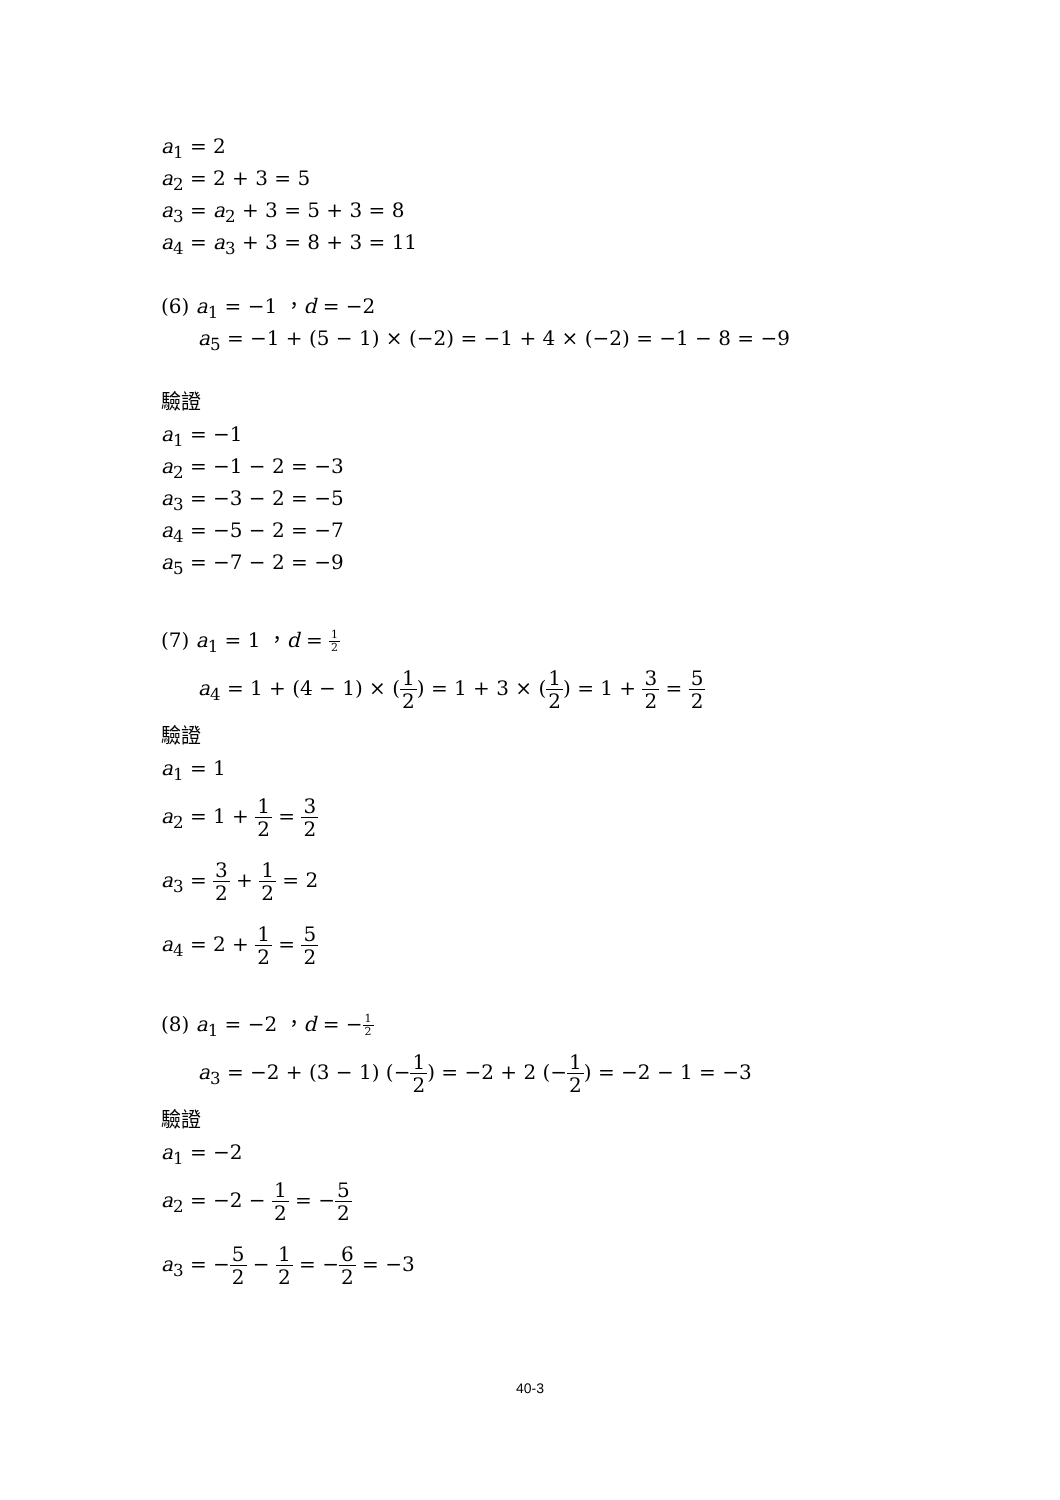a<sub>1</sub> = 2
a<sub>2</sub> = 2 + 3 = 5
a<sub>3</sub> = a<sub>2</sub> + 3 = 5 + 3 = 8
a<sub>4</sub> = a<sub>3</sub> + 3 = 8 + 3 = 11
(6) a<sub>1</sub> = −1 ，d = −2
a<sub>5</sub> = −1 + (5 − 1) × (−2) = −1 + 4 × (−2) = −1 − 8 = −9
驗證
a<sub>1</sub> = −1
a<sub>2</sub> = −1 − 2 = −3
a<sub>3</sub> = −3 − 2 = −5
a<sub>4</sub> = −5 − 2 = −7
a<sub>5</sub> = −7 − 2 = −9
(7) a<sub>1</sub> = 1 ，d = 1 2
a<sub>4</sub> = 1 + (4 − 1) × (1 2) = 1 + 3 × (1 2) = 1 + 3 2 = 5 2
驗證
a<sub>1</sub> = 1
a<sub>2</sub> = 1 + 1 2 = 3 2
a<sub>3</sub> = 3 2 + 1 2 = 2
a<sub>4</sub> = 2 + 1 2 = 5 2
(8) a<sub>1</sub> = −2 ，d = −1 2
a<sub>3</sub> = −2 + (3 − 1) (−1 2) = −2 + 2 (−1 2) = −2 − 1 = −3
驗證
a<sub>1</sub> = −2
a<sub>2</sub> = −2 − 1 2 = −5 2
a<sub>3</sub> = −5 2 − 1 2 = −6 2 = −3
40-3